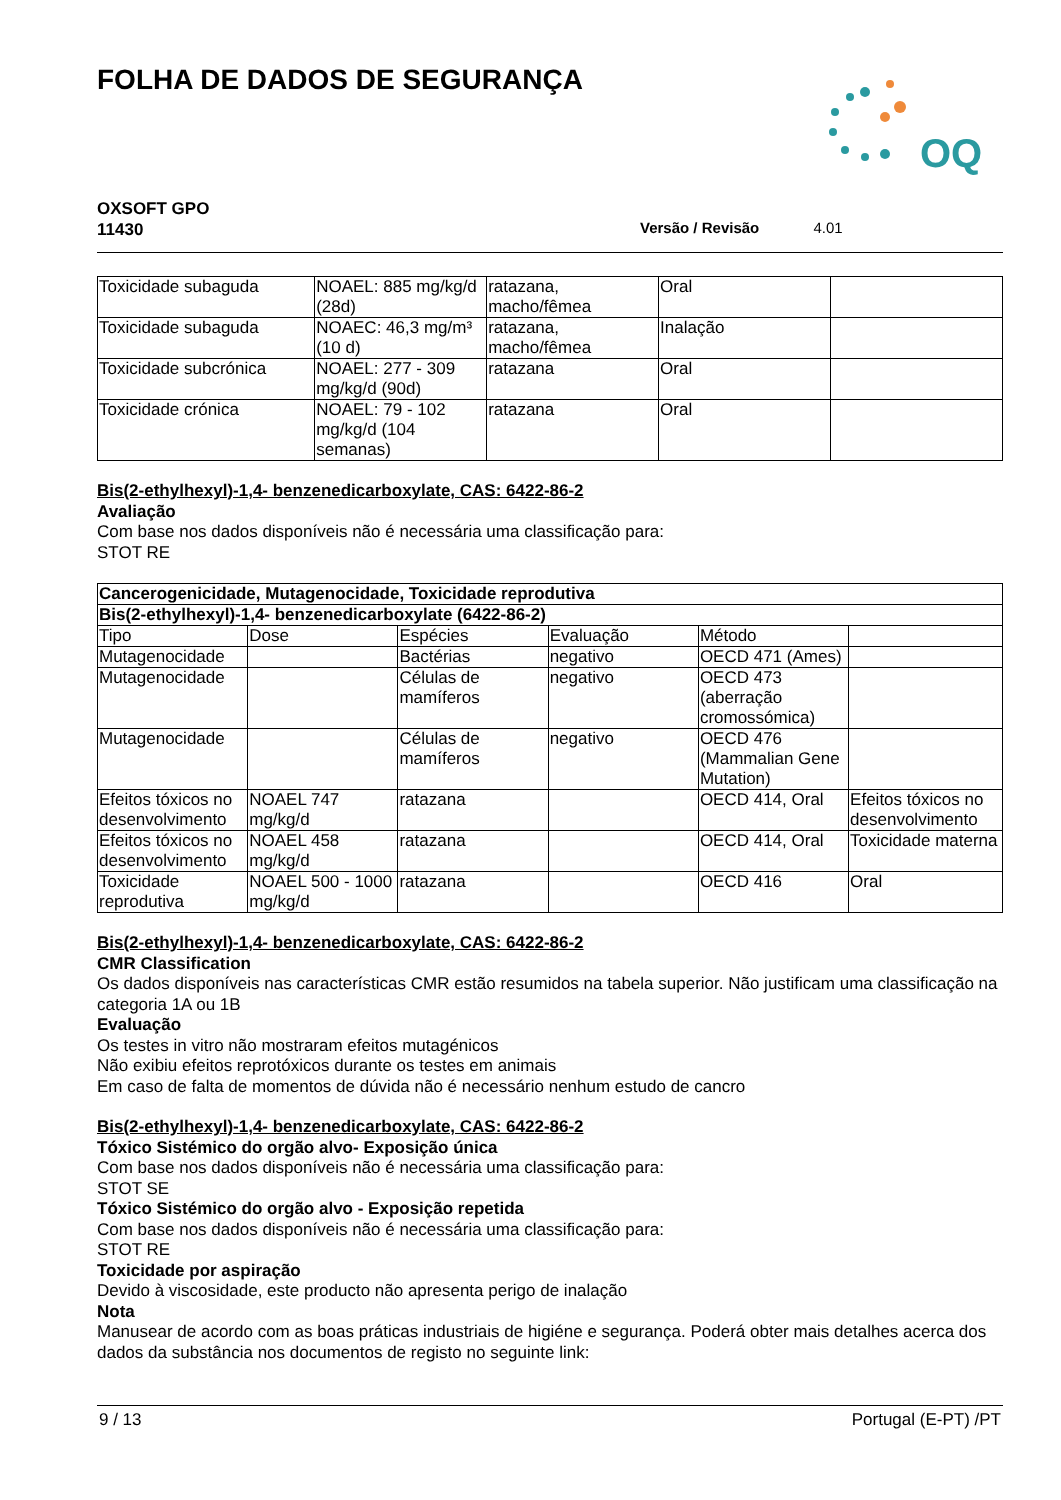FOLHA DE DADOS DE SEGURANÇA
OQ
OXSOFT GPO
11430
Versão / Revisão 4.01
| Toxicidade subaguda | NOAEL: 885 mg/kg/d (28d) | ratazana, macho/fêmea | Oral | |
| Toxicidade subaguda | NOAEC: 46,3 mg/m³ (10 d) | ratazana, macho/fêmea | Inalação | |
| Toxicidade subcrónica | NOAEL: 277 - 309 mg/kg/d (90d) | ratazana | Oral | |
| Toxicidade crónica | NOAEL: 79 - 102 mg/kg/d (104 semanas) | ratazana | Oral | |
Bis(2-ethylhexyl)-1,4- benzenedicarboxylate, CAS: 6422-86-2
Avaliação
Com base nos dados disponíveis não é necessária uma classificação para:
STOT RE
| Cancerogenicidade, Mutagenocidade, Toxicidade reprodutiva | | | | | |
| Bis(2-ethylhexyl)-1,4- benzenedicarboxylate (6422-86-2) | | | | | |
| Tipo | Dose | Espécies | Evaluação | Método | |
| Mutagenocidade | | Bactérias | negativo | OECD 471 (Ames) | |
| Mutagenocidade | | Células de mamíferos | negativo | OECD 473 (aberração cromossómica) | |
| Mutagenocidade | | Células de mamíferos | negativo | OECD 476 (Mammalian Gene Mutation) | |
| Efeitos tóxicos no desenvolvimento | NOAEL 747 mg/kg/d | ratazana | | OECD 414, Oral | Efeitos tóxicos no desenvolvimento |
| Efeitos tóxicos no desenvolvimento | NOAEL 458 mg/kg/d | ratazana | | OECD 414, Oral | Toxicidade materna |
| Toxicidade reprodutiva | NOAEL 500 - 1000 mg/kg/d | ratazana | | OECD 416 | Oral |
Bis(2-ethylhexyl)-1,4- benzenedicarboxylate, CAS: 6422-86-2
CMR Classification
Os dados disponíveis nas características CMR estão resumidos na tabela superior. Não justificam uma classificação na categoria 1A ou 1B
Evaluação
Os testes in vitro não mostraram efeitos mutagénicos
Não exibiu efeitos reprotóxicos durante os testes em animais
Em caso de falta de momentos de dúvida não é necessário nenhum estudo de cancro
Bis(2-ethylhexyl)-1,4- benzenedicarboxylate, CAS: 6422-86-2
Tóxico Sistémico do orgão alvo- Exposição única
Com base nos dados disponíveis não é necessária uma classificação para:
STOT SE
Tóxico Sistémico do orgão alvo - Exposição repetida
Com base nos dados disponíveis não é necessária uma classificação para:
STOT RE
Toxicidade por aspiração
Devido à viscosidade, este producto não apresenta perigo de inalação
Nota
Manusear de acordo com as boas práticas industriais de higiéne e segurança. Poderá obter mais detalhes acerca dos dados da substância nos documentos de registo no seguinte link:
9 / 13 Portugal (E-PT) /PT